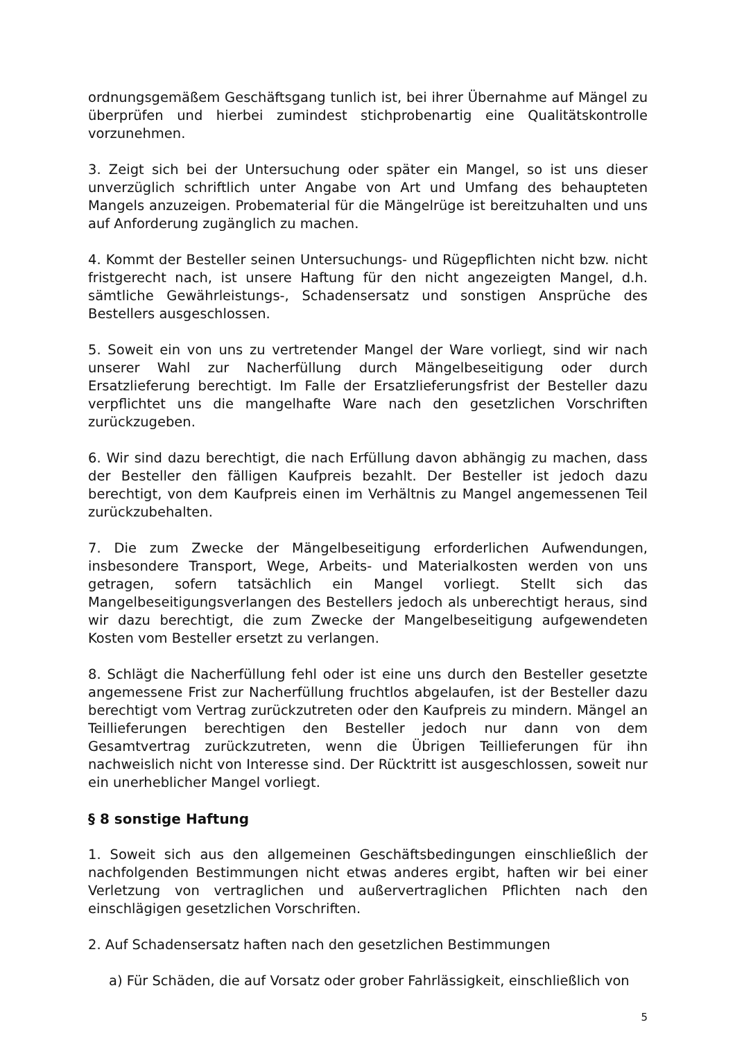ordnungsgemäßem Geschäftsgang tunlich ist, bei ihrer Übernahme auf Mängel zu überprüfen und hierbei zumindest stichprobenartig eine Qualitätskontrolle vorzunehmen.
3. Zeigt sich bei der Untersuchung oder später ein Mangel, so ist uns dieser unverzüglich schriftlich unter Angabe von Art und Umfang des behaupteten Mangels anzuzeigen. Probematerial für die Mängelrüge ist bereitzuhalten und uns auf Anforderung zugänglich zu machen.
4. Kommt der Besteller seinen Untersuchungs- und Rügepflichten nicht bzw. nicht fristgerecht nach, ist unsere Haftung für den nicht angezeigten Mangel, d.h. sämtliche Gewährleistungs-, Schadensersatz und sonstigen Ansprüche des Bestellers ausgeschlossen.
5. Soweit ein von uns zu vertretender Mangel der Ware vorliegt, sind wir nach unserer Wahl zur Nacherfüllung durch Mängelbeseitigung oder durch Ersatzlieferung berechtigt. Im Falle der Ersatzlieferungsfrist der Besteller dazu verpflichtet uns die mangelhafte Ware nach den gesetzlichen Vorschriften zurückzugeben.
6. Wir sind dazu berechtigt, die nach Erfüllung davon abhängig zu machen, dass der Besteller den fälligen Kaufpreis bezahlt. Der Besteller ist jedoch dazu berechtigt, von dem Kaufpreis einen im Verhältnis zu Mangel angemessenen Teil zurückzubehalten.
7. Die zum Zwecke der Mängelbeseitigung erforderlichen Aufwendungen, insbesondere Transport, Wege, Arbeits- und Materialkosten werden von uns getragen, sofern tatsächlich ein Mangel vorliegt. Stellt sich das Mangelbeseitigungsverlangen des Bestellers jedoch als unberechtigt heraus, sind wir dazu berechtigt, die zum Zwecke der Mangelbeseitigung aufgewendeten Kosten vom Besteller ersetzt zu verlangen.
8. Schlägt die Nacherfüllung fehl oder ist eine uns durch den Besteller gesetzte angemessene Frist zur Nacherfüllung fruchtlos abgelaufen, ist der Besteller dazu berechtigt vom Vertrag zurückzutreten oder den Kaufpreis zu mindern. Mängel an Teillieferungen berechtigen den Besteller jedoch nur dann von dem Gesamtvertrag zurückzutreten, wenn die Übrigen Teillieferungen für ihn nachweislich nicht von Interesse sind. Der Rücktritt ist ausgeschlossen, soweit nur ein unerheblicher Mangel vorliegt.
§ 8 sonstige Haftung
1. Soweit sich aus den allgemeinen Geschäftsbedingungen einschließlich der nachfolgenden Bestimmungen nicht etwas anderes ergibt, haften wir bei einer Verletzung von vertraglichen und außervertraglichen Pflichten nach den einschlägigen gesetzlichen Vorschriften.
2. Auf Schadensersatz haften nach den gesetzlichen Bestimmungen
a) Für Schäden, die auf Vorsatz oder grober Fahrlässigkeit, einschließlich von
5